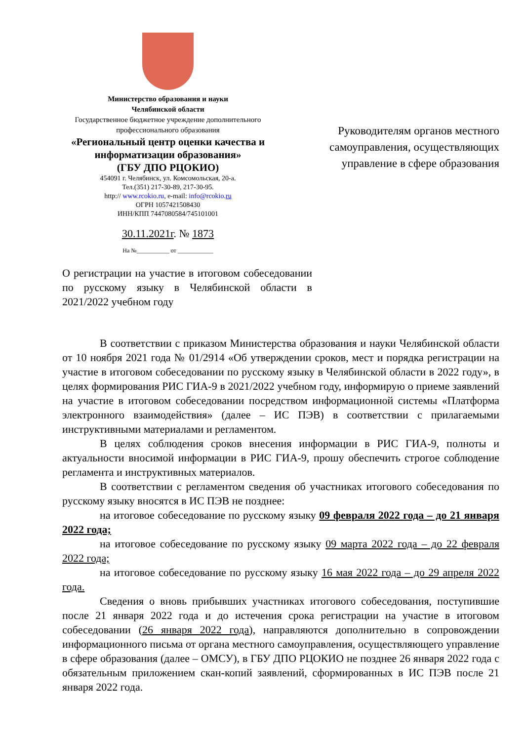Министерство образования и науки
Челябинской области
Государственное бюджетное учреждение дополнительного профессионального образования
«Региональный центр оценки качества и информатизации образования»
(ГБУ ДПО РЦОКИО)
454091 г. Челябинск, ул. Комсомольская, 20-а.
Тел.(351) 217-30-89, 217-30-95.
http:// www.rcokio.ru, e-mail: info@rcokio.ru
ОГРН 1057421508430
ИНН/КПП 7447080584/745101001
30.11.2021г. № 1873
На №___________ от ____________
Руководителям органов местного самоуправления, осуществляющих управление в сфере образования
О регистрации на участие в итоговом собеседовании по русскому языку в Челябинской области в 2021/2022 учебном году
В соответствии с приказом Министерства образования и науки Челябинской области от 10 ноября 2021 года № 01/2914 «Об утверждении сроков, мест и порядка регистрации на участие в итоговом собеседовании по русскому языку в Челябинской области в 2022 году», в целях формирования РИС ГИА-9 в 2021/2022 учебном году, информирую о приеме заявлений на участие в итоговом собеседовании посредством информационной системы «Платформа электронного взаимодействия» (далее – ИС ПЭВ) в соответствии с прилагаемыми инструктивными материалами и регламентом.
В целях соблюдения сроков внесения информации в РИС ГИА-9, полноты и актуальности вносимой информации в РИС ГИА-9, прошу обеспечить строгое соблюдение регламента и инструктивных материалов.
В соответствии с регламентом сведения об участниках итогового собеседования по русскому языку вносятся в ИС ПЭВ не позднее:
на итоговое собеседование по русскому языку 09 февраля 2022 года – до 21 января 2022 года;
на итоговое собеседование по русскому языку 09 марта 2022 года – до 22 февраля 2022 года;
на итоговое собеседование по русскому языку 16 мая 2022 года – до 29 апреля 2022 года.
Сведения о вновь прибывших участниках итогового собеседования, поступившие после 21 января 2022 года и до истечения срока регистрации на участие в итоговом собеседовании (26 января 2022 года), направляются дополнительно в сопровождении информационного письма от органа местного самоуправления, осуществляющего управление в сфере образования (далее – ОМСУ), в ГБУ ДПО РЦОКИО не позднее 26 января 2022 года с обязательным приложением скан-копий заявлений, сформированных в ИС ПЭВ после 21 января 2022 года.